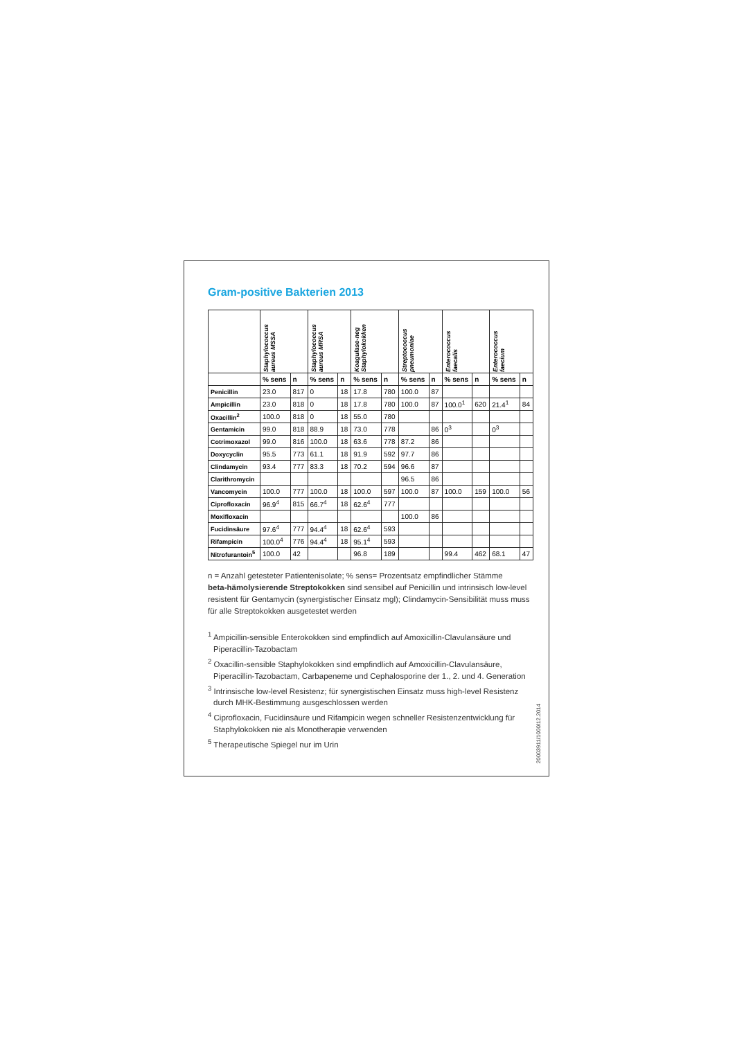Gram-positive Bakterien 2013
| | Staphylococcus aureus MSSA | | Staphylococcus aureus MRSA | | Koagulase-neg Staphylokokken | | Streptococcus pneumoniae | | Enterococcus faecalis | | Enterococcus faecium | |
| --- | --- | --- | --- | --- | --- | --- | --- | --- | --- | --- | --- | --- |
| | % sens | n | % sens | n | % sens | n | % sens | n | % sens | n | % sens | n |
| Penicillin | 23.0 | 817 | 0 | 18 | 17.8 | 780 | 100.0 | 87 | | | | |
| Ampicillin | 23.0 | 818 | 0 | 18 | 17.8 | 780 | 100.0 | 87 | 100.0<sup>1</sup> | 620 | 21.4<sup>1</sup> | 84 |
| Oxacillin<sup>2</sup> | 100.0 | 818 | 0 | 18 | 55.0 | 780 | | | | | | |
| Gentamicin | 99.0 | 818 | 88.9 | 18 | 73.0 | 778 | | 86 | 0<sup>3</sup> | | 0<sup>3</sup> | |
| Cotrimoxazol | 99.0 | 816 | 100.0 | 18 | 63.6 | 778 | 87.2 | 86 | | | | |
| Doxycyclin | 95.5 | 773 | 61.1 | 18 | 91.9 | 592 | 97.7 | 86 | | | | |
| Clindamycin | 93.4 | 777 | 83.3 | 18 | 70.2 | 594 | 96.6 | 87 | | | | |
| Clarithromycin | | | | | | | 96.5 | 86 | | | | |
| Vancomycin | 100.0 | 777 | 100.0 | 18 | 100.0 | 597 | 100.0 | 87 | 100.0 | 159 | 100.0 | 56 |
| Ciprofloxacin | 96.9<sup>4</sup> | 815 | 66.7<sup>4</sup> | 18 | 62.6<sup>4</sup> | 777 | | | | | | |
| Moxifloxacin | | | | | | | 100.0 | 86 | | | | |
| Fucidinsäure | 97.6<sup>4</sup> | 777 | 94.4<sup>4</sup> | 18 | 62.6<sup>4</sup> | 593 | | | | | | |
| Rifampicin | 100.0<sup>4</sup> | 776 | 94.4<sup>4</sup> | 18 | 95.1<sup>4</sup> | 593 | | | | | | |
| Nitrofurantoin<sup>5</sup> | 100.0 | 42 | | | 96.8 | 189 | | | 99.4 | 462 | 68.1 | 47 |
n = Anzahl getesteter Patientenisolate; % sens= Prozentsatz empfindlicher Stämme
beta-hämolysierende Streptokokken sind sensibel auf Penicillin und intrinsisch low-level resistent für Gentamycin (synergistischer Einsatz mgl); Clindamycin-Sensibilität muss muss für alle Streptokokken ausgetestet werden
<sup>1</sup> Ampicillin-sensible Enterokokken sind empfindlich auf Amoxicillin-Clavulansäure und Piperacillin-Tazobactam
<sup>2</sup> Oxacillin-sensible Staphylokokken sind empfindlich auf Amoxicillin-Clavulansäure, Piperacillin-Tazobactam, Carbapeneme und Cephalosporine der 1., 2. und 4. Generation
<sup>3</sup> Intrinsische low-level Resistenz; für synergistischen Einsatz muss high-level Resistenz durch MHK-Bestimmung ausgeschlossen werden
<sup>4</sup> Ciprofloxacin, Fucidinsäure und Rifampicin wegen schneller Resistenzentwicklung für Staphylokokken nie als Monotherapie verwenden
<sup>5</sup> Therapeutische Spiegel nur im Urin
20003911/1000/12.2014